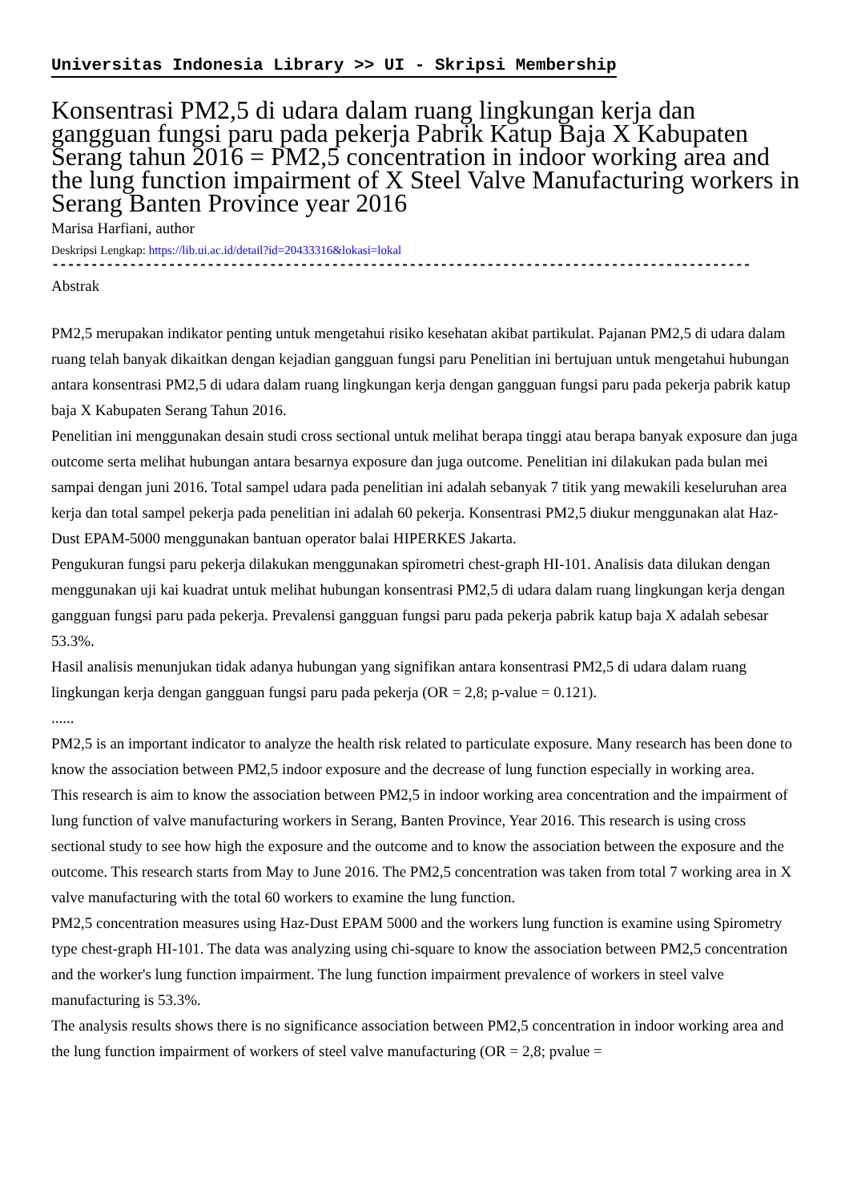Universitas Indonesia Library >> UI - Skripsi Membership
Konsentrasi PM2,5 di udara dalam ruang lingkungan kerja dan gangguan fungsi paru pada pekerja Pabrik Katup Baja X Kabupaten Serang tahun 2016 = PM2,5 concentration in indoor working area and the lung function impairment of X Steel Valve Manufacturing workers in Serang Banten Province year 2016
Marisa Harfiani, author
Deskripsi Lengkap: https://lib.ui.ac.id/detail?id=20433316&lokasi=lokal
------------------------------------------------------------------------------------------
Abstrak
PM2,5 merupakan indikator penting untuk mengetahui risiko kesehatan akibat partikulat. Pajanan PM2,5 di udara dalam ruang telah banyak dikaitkan dengan kejadian gangguan fungsi paru Penelitian ini bertujuan untuk mengetahui hubungan antara konsentrasi PM2,5 di udara dalam ruang lingkungan kerja dengan gangguan fungsi paru pada pekerja pabrik katup baja X Kabupaten Serang Tahun 2016.
Penelitian ini menggunakan desain studi cross sectional untuk melihat berapa tinggi atau berapa banyak exposure dan juga outcome serta melihat hubungan antara besarnya exposure dan juga outcome. Penelitian ini dilakukan pada bulan mei sampai dengan juni 2016. Total sampel udara pada penelitian ini adalah sebanyak 7 titik yang mewakili keseluruhan area kerja dan total sampel pekerja pada penelitian ini adalah 60 pekerja. Konsentrasi PM2,5 diukur menggunakan alat Haz-Dust EPAM-5000 menggunakan bantuan operator balai HIPERKES Jakarta.
Pengukuran fungsi paru pekerja dilakukan menggunakan spirometri chest-graph HI-101. Analisis data dilukan dengan menggunakan uji kai kuadrat untuk melihat hubungan konsentrasi PM2,5 di udara dalam ruang lingkungan kerja dengan gangguan fungsi paru pada pekerja. Prevalensi gangguan fungsi paru pada pekerja pabrik katup baja X adalah sebesar 53.3%.
Hasil analisis menunjukan tidak adanya hubungan yang signifikan antara konsentrasi PM2,5 di udara dalam ruang lingkungan kerja dengan gangguan fungsi paru pada pekerja (OR = 2,8; p-value = 0.121).
......
PM2,5 is an important indicator to analyze the health risk related to particulate exposure. Many research has been done to know the association between PM2,5 indoor exposure and the decrease of lung function especially in working area.
This research is aim to know the association between PM2,5 in indoor working area concentration and the impairment of lung function of valve manufacturing workers in Serang, Banten Province, Year 2016. This research is using cross sectional study to see how high the exposure and the outcome and to know the association between the exposure and the outcome. This research starts from May to June 2016. The PM2,5 concentration was taken from total 7 working area in X valve manufacturing with the total 60 workers to examine the lung function.
PM2,5 concentration measures using Haz-Dust EPAM 5000 and the workers lung function is examine using Spirometry type chest-graph HI-101. The data was analyzing using chi-square to know the association between PM2,5 concentration and the worker's lung function impairment. The lung function impairment prevalence of workers in steel valve manufacturing is 53.3%.
The analysis results shows there is no significance association between PM2,5 concentration in indoor working area and the lung function impairment of workers of steel valve manufacturing (OR = 2,8; pvalue =